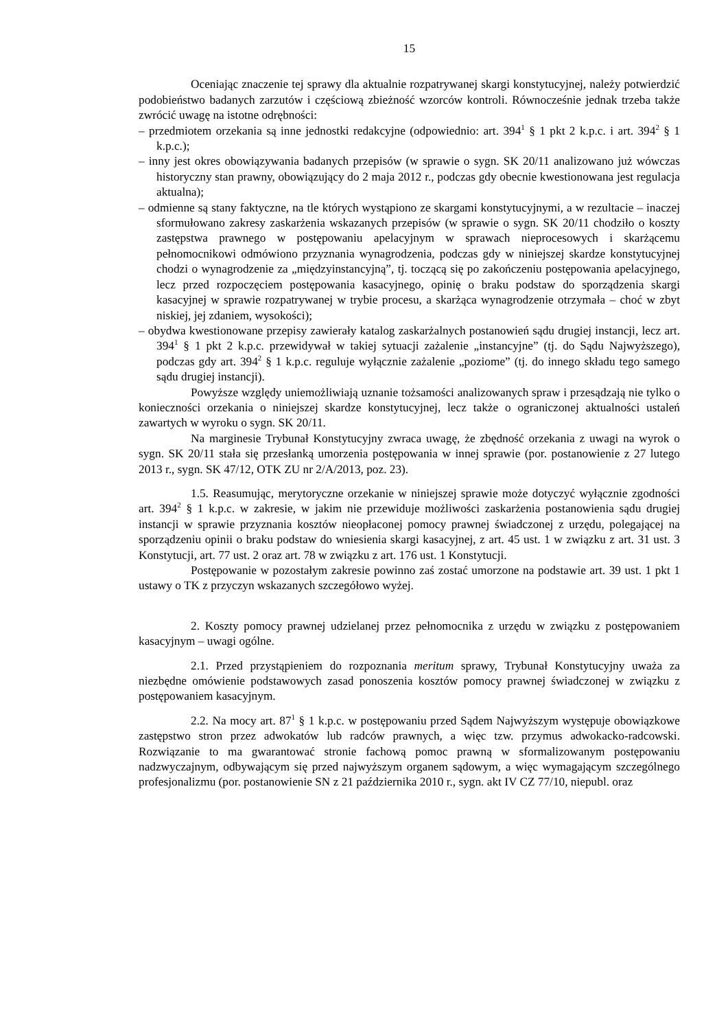15
Oceniając znaczenie tej sprawy dla aktualnie rozpatrywanej skargi konstytucyjnej, należy potwierdzić podobieństwo badanych zarzutów i częściową zbieżność wzorców kontroli. Równocześnie jednak trzeba także zwrócić uwagę na istotne odrębności:
– przedmiotem orzekania są inne jednostki redakcyjne (odpowiednio: art. 394<sup>1</sup> § 1 pkt 2 k.p.c. i art. 394<sup>2</sup> § 1 k.p.c.);
– inny jest okres obowiązywania badanych przepisów (w sprawie o sygn. SK 20/11 analizowano już wówczas historyczny stan prawny, obowiązujący do 2 maja 2012 r., podczas gdy obecnie kwestionowana jest regulacja aktualna);
– odmienne są stany faktyczne, na tle których wystąpiono ze skargami konstytucyjnymi, a w rezultacie – inaczej sformułowano zakresy zaskarżenia wskazanych przepisów (w sprawie o sygn. SK 20/11 chodziło o koszty zastępstwa prawnego w postępowaniu apelacyjnym w sprawach nieprocesowych i skarżącemu pełnomocnikowi odmówiono przyznania wynagrodzenia, podczas gdy w niniejszej skardze konstytucyjnej chodzi o wynagrodzenie za „międzyinstancyjną”, tj. toczącą się po zakończeniu postępowania apelacyjnego, lecz przed rozpoczęciem postępowania kasacyjnego, opinię o braku podstaw do sporządzenia skargi kasacyjnej w sprawie rozpatrywanej w trybie procesu, a skarżąca wynagrodzenie otrzymała – choć w zbyt niskiej, jej zdaniem, wysokości);
– obydwa kwestionowane przepisy zawierały katalog zaskarżalnych postanowień sądu drugiej instancji, lecz art. 394<sup>1</sup> § 1 pkt 2 k.p.c. przewidywał w takiej sytuacji zażalenie „instancyjne” (tj. do Sądu Najwyższego), podczas gdy art. 394<sup>2</sup> § 1 k.p.c. reguluje wyłącznie zażalenie „poziome” (tj. do innego składu tego samego sądu drugiej instancji).
Powyższe względy uniemożliwiają uznanie tożsamości analizowanych spraw i przesądzają nie tylko o konieczności orzekania o niniejszej skardze konstytucyjnej, lecz także o ograniczonej aktualności ustaleń zawartych w wyroku o sygn. SK 20/11.
Na marginesie Trybunał Konstytucyjny zwraca uwagę, że zbędność orzekania z uwagi na wyrok o sygn. SK 20/11 stała się przesłanką umorzenia postępowania w innej sprawie (por. postanowienie z 27 lutego 2013 r., sygn. SK 47/12, OTK ZU nr 2/A/2013, poz. 23).
1.5. Reasumując, merytoryczne orzekanie w niniejszej sprawie może dotyczyć wyłącznie zgodności art. 394<sup>2</sup> § 1 k.p.c. w zakresie, w jakim nie przewiduje możliwości zaskarżenia postanowienia sądu drugiej instancji w sprawie przyznania kosztów nieopłaconej pomocy prawnej świadczonej z urzędu, polegającej na sporządzeniu opinii o braku podstaw do wniesienia skargi kasacyjnej, z art. 45 ust. 1 w związku z art. 31 ust. 3 Konstytucji, art. 77 ust. 2 oraz art. 78 w związku z art. 176 ust. 1 Konstytucji.
Postępowanie w pozostałym zakresie powinno zaś zostać umorzone na podstawie art. 39 ust. 1 pkt 1 ustawy o TK z przyczyn wskazanych szczegółowo wyżej.
2. Koszty pomocy prawnej udzielanej przez pełnomocnika z urzędu w związku z postępowaniem kasacyjnym – uwagi ogólne.
2.1. Przed przystąpieniem do rozpoznania meritum sprawy, Trybunał Konstytucyjny uważa za niezbędne omówienie podstawowych zasad ponoszenia kosztów pomocy prawnej świadczonej w związku z postępowaniem kasacyjnym.
2.2. Na mocy art. 87<sup>1</sup> § 1 k.p.c. w postępowaniu przed Sądem Najwyższym występuje obowiązkowe zastępstwo stron przez adwokatów lub radców prawnych, a więc tzw. przymus adwokacko-radcowski. Rozwiązanie to ma gwarantować stronie fachową pomoc prawną w sformalizowanym postępowaniu nadzwyczajnym, odbywającym się przed najwyższym organem sądowym, a więc wymagającym szczególnego profesjonalizmu (por. postanowienie SN z 21 października 2010 r., sygn. akt IV CZ 77/10, niepubl. oraz